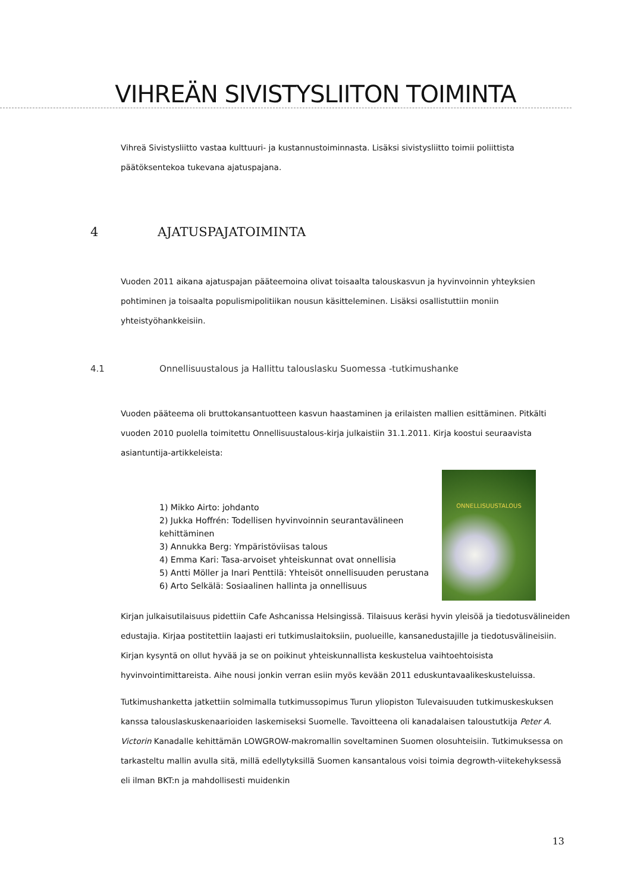VIHREÄN SIVISTYSLIITON TOIMINTA
Vihreä Sivistysliitto vastaa kulttuuri- ja kustannustoiminnasta. Lisäksi sivistysliitto toimii poliittista päätöksentekoa tukevana ajatuspajana.
4 AJATUSPAJATOIMINTA
Vuoden 2011 aikana ajatuspajan pääteemoina olivat toisaalta talouskasvun ja hyvinvoinnin yhteyksien pohtiminen ja toisaalta populismipolitiikan nousun käsitteleminen. Lisäksi osallistuttiin moniin yhteistyöhankkeisiin.
4.1 Onnellisuustalous ja Hallittu talouslasku Suomessa -tutkimushanke
Vuoden pääteema oli bruttokansantuotteen kasvun haastaminen ja erilaisten mallien esittäminen. Pitkälti vuoden 2010 puolella toimitettu Onnellisuustalous-kirja julkaistiin 31.1.2011. Kirja koostui seuraavista asiantuntija-artikkeleista:
1) Mikko Airto: johdanto
2) Jukka Hoffrén: Todellisen hyvinvoinnin seurantavälineen kehittäminen
3) Annukka Berg: Ympäristöviisas talous
4) Emma Kari: Tasa-arvoiset yhteiskunnat ovat onnellisia
5) Antti Möller ja Inari Penttilä: Yhteisöt onnellisuuden perustana
6) Arto Selkälä: Sosiaalinen hallinta ja onnellisuus
ONNELLISUUSTALOUS
Kirjan julkaisutilaisuus pidettiin Cafe Ashcanissa Helsingissä. Tilaisuus keräsi hyvin yleisöä ja tiedotusvälineiden edustajia. Kirjaa postitettiin laajasti eri tutkimuslaitoksiin, puolueille, kansanedustajille ja tiedotusvälineisiin. Kirjan kysyntä on ollut hyvää ja se on poikinut yhteiskunnallista keskustelua vaihtoehtoisista hyvinvointimittareista. Aihe nousi jonkin verran esiin myös kevään 2011 eduskuntavaalikeskusteluissa.
Tutkimushanketta jatkettiin solmimalla tutkimussopimus Turun yliopiston Tulevaisuuden tutkimuskeskuksen kanssa talouslaskuskenaarioiden laskemiseksi Suomelle. Tavoitteena oli kanadalaisen taloustutkija Peter A. Victorin Kanadalle kehittämän LOWGROW-makromallin soveltaminen Suomen olosuhteisiin. Tutkimuksessa on tarkasteltu mallin avulla sitä, millä edellytyksillä Suomen kansantalous voisi toimia degrowth-viitekehyksessä eli ilman BKT:n ja mahdollisesti muidenkin
13